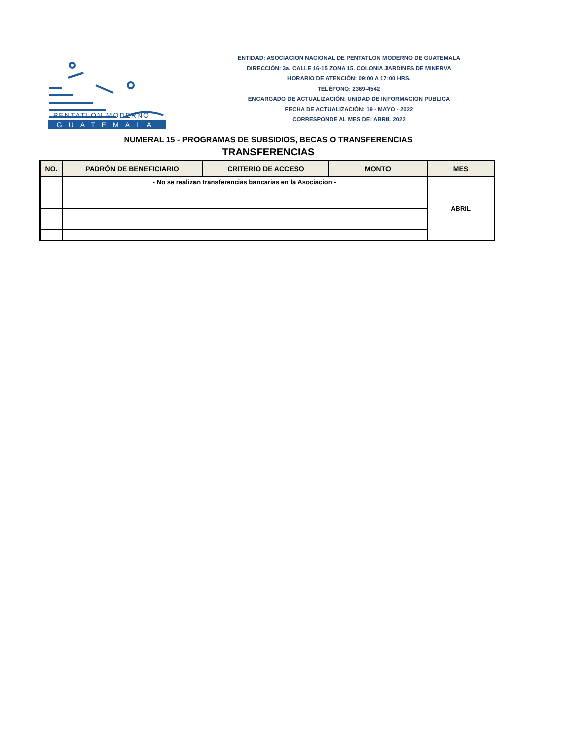PENTATLON MODERNO
GUATEMALA
ENTIDAD: ASOCIACION NACIONAL DE PENTATLON MODERNO DE GUATEMALA
DIRECCIÓN: 3a. CALLE 16-15 ZONA 15. COLONIA JARDINES DE MINERVA
HORARIO DE ATENCIÓN: 09:00 A 17:00 HRS.
TELÉFONO: 2369-4542
ENCARGADO DE ACTUALIZACIÓN: UNIDAD DE INFORMACION PUBLICA
FECHA DE ACTUALIZACIÓN: 19 - MAYO - 2022
CORRESPONDE AL MES DE: ABRIL 2022
NUMERAL 15 - PROGRAMAS DE SUBSIDIOS, BECAS O TRANSFERENCIAS
TRANSFERENCIAS
| NO. | PADRÓN DE BENEFICIARIO | CRITERIO DE ACCESO | MONTO | MES |
| --- | --- | --- | --- | --- |
| | - No se realizan transferencias bancarias en la Asociacion - | | | ABRIL |